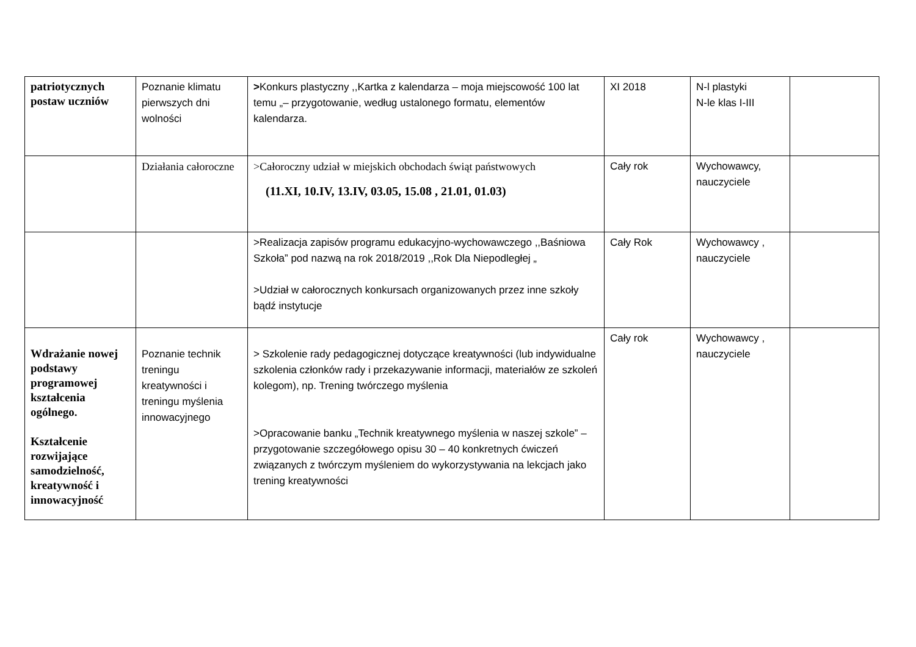| patriotycznych postaw uczniów | Poznanie klimatu pierwszych dni wolności | > Konkurs plastyczny ,,Kartka z kalendarza – moja miejscowość 100 lat temu „– przygotowanie, według ustalonego formatu, elementów kalendarza. | XI 2018 | N-l plastyki N-le klas I-III | |
| | Działania całoroczne | >Całoroczny udział w miejskich obchodach świąt państwowych (11.XI, 10.IV, 13.IV, 03.05, 15.08 , 21.01, 01.03) | Cały rok | Wychowawcy, nauczyciele | |
| | | >Realizacja zapisów programu edukacyjno-wychowawczego ,,Baśniowa Szkoła” pod nazwą na rok 2018/2019 ,,Rok Dla Niepodległej „ >Udział w całorocznych konkursach organizowanych przez inne szkoły bądź instytucje | Cały Rok | Wychowawcy , nauczyciele | |
| Wdrażanie nowej podstawy programowej kształcenia ogólnego. Kształcenie rozwijające samodzielność, kreatywność i innowacyjność | Poznanie technik treningu kreatywności i treningu myślenia innowacyjnego | > Szkolenie rady pedagogicznej dotyczące kreatywności (lub indywidualne szkolenia członków rady i przekazywanie informacji, materiałów ze szkoleń kolegom), np. Trening twórczego myślenia >Opracowanie banku „Technik kreatywnego myślenia w naszej szkole” – przygotowanie szczegółowego opisu 30 – 40 konkretnych ćwiczeń związanych z twórczym myśleniem do wykorzystywania na lekcjach jako trening kreatywności | Cały rok | Wychowawcy , nauczyciele | |